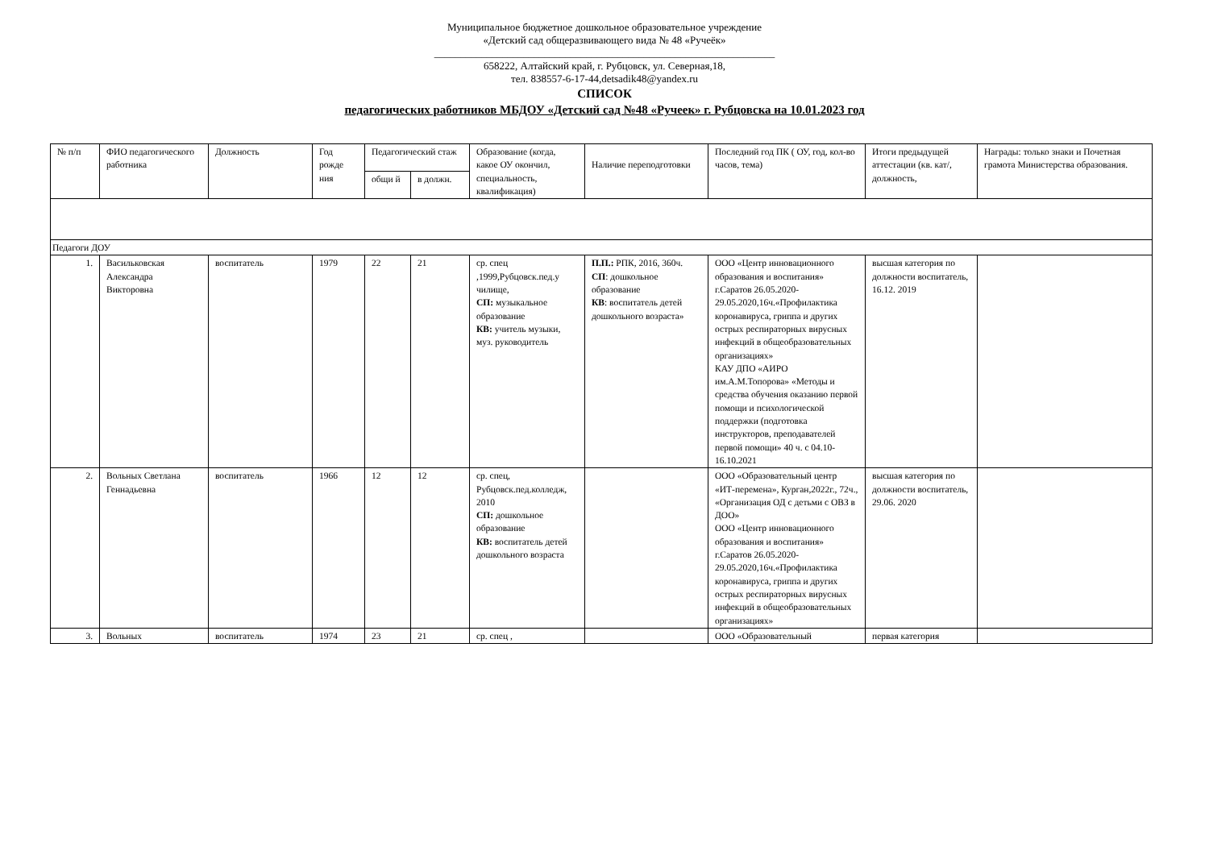Муниципальное бюджетное дошкольное образовательное учреждение
«Детский сад общеразвивающего вида № 48 «Ручеёк»
_________________________________________________________________
658222, Алтайский край, г. Рубцовск, ул. Северная,18,
тел. 838557-6-17-44,detsadik48@yandex.ru
СПИСОК
педагогических работников МБДОУ «Детский сад №48 «Ручеек» г. Рубцовска на 10.01.2023 год
| № п/п | ФИО педагогического работника | Должность | Год рожде ния | Педагогический стаж | | Образование (когда, какое ОУ окончил, специальность, квалификация) | Наличие переподготовки | Последний год ПК ( ОУ, год, кол-во часов, тема) | Итоги предыдущей аттестации (кв. кат/, должность, | Награды: только знаки и Почетная грамота Министерства образования. |
| --- | --- | --- | --- | --- | --- | --- | --- | --- | --- | --- |
| | | | | общи й | в должн. | | | | | |
| Педагоги ДОУ | | | | | | | | | | |
| 1. | Васильковская Александра Викторовна | воспитатель | 1979 | 22 | 21 | ср. спец ,1999,Рубцовск.пед.у чилище, СП: музыкальное образование КВ: учитель музыки, муз. руководитель | П.П.: РПК, 2016, 360ч. СП : дошкольное образование КВ : воспитатель детей дошкольного возраста» | ООО «Центр инновационного образования и воспитания» г.Саратов 26.05.2020-29.05.2020,16ч.«Профилактика коронавируса, гриппа и других острых респираторных вирусных инфекций в общеобразовательных организациях» КАУ ДПО «АИРО им.А.М.Топорова» «Методы и средства обучения оказанию первой помощи и психологической поддержки (подготовка инструкторов, преподавателей первой помощи» 40 ч. с 04.10-16.10.2021 | высшая категория по должности воспитатель, 16.12. 2019 | |
| 2. | Вольных Светлана Геннадьевна | воспитатель | 1966 | 12 | 12 | ср. спец, Рубцовск.пед.колледж, 2010 СП: дошкольное образование КВ: воспитатель детей дошкольного возраста | | ООО «Образовательный центр «ИТ-перемена», Курган,2022г., 72ч., «Организация ОД с детьми с ОВЗ в ДОО» ООО «Центр инновационного образования и воспитания» г.Саратов 26.05.2020-29.05.2020,16ч.«Профилактика коронавируса, гриппа и других острых респираторных вирусных инфекций в общеобразовательных организациях» | высшая категория по должности воспитатель, 29.06. 2020 | |
| 3. | Вольных | воспитатель | 1974 | 23 | 21 | ср. спец , | | ООО «Образовательный | первая категория | |